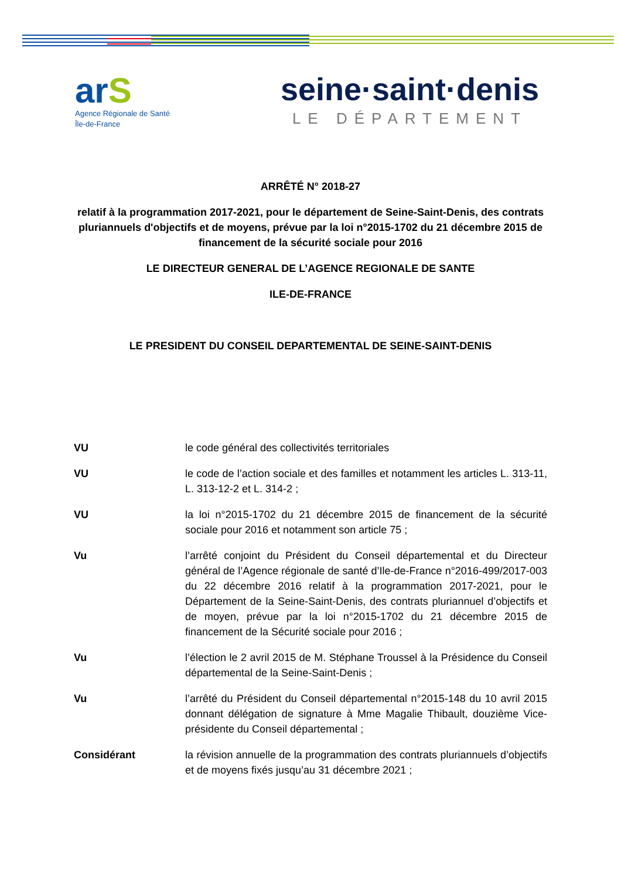arS
Agence Régionale de Santé
Île-de-France
seine·saint·denis
LE DÉPARTEMENT
ARRÊTÉ N° 2018-27
relatif à la programmation 2017-2021, pour le département de Seine-Saint-Denis, des contrats pluriannuels d'objectifs et de moyens, prévue par la loi n°2015-1702 du 21 décembre 2015 de financement de la sécurité sociale pour 2016
LE DIRECTEUR GENERAL DE L’AGENCE REGIONALE DE SANTE
ILE-DE-FRANCE
LE PRESIDENT DU CONSEIL DEPARTEMENTAL DE SEINE-SAINT-DENIS
| VU | le code général des collectivités territoriales |
| VU | le code de l’action sociale et des familles et notamment les articles L. 313-11, L. 313-12-2 et L. 314-2 ; |
| VU | la loi n°2015-1702 du 21 décembre 2015 de financement de la sécurité sociale pour 2016 et notamment son article 75 ; |
| Vu | l’arrêté conjoint du Président du Conseil départemental et du Directeur général de l’Agence régionale de santé d’Ile-de-France n°2016-499/2017-003 du 22 décembre 2016 relatif à la programmation 2017-2021, pour le Département de la Seine-Saint-Denis, des contrats pluriannuel d’objectifs et de moyen, prévue par la loi n°2015-1702 du 21 décembre 2015 de financement de la Sécurité sociale pour 2016 ; |
| Vu | l’élection le 2 avril 2015 de M. Stéphane Troussel à la Présidence du Conseil départemental de la Seine-Saint-Denis ; |
| Vu | l’arrêté du Président du Conseil départemental n°2015-148 du 10 avril 2015 donnant délégation de signature à Mme Magalie Thibault, douzième Vice-présidente du Conseil départemental ; |
| Considérant | la révision annuelle de la programmation des contrats pluriannuels d’objectifs et de moyens fixés jusqu’au 31 décembre 2021 ; |